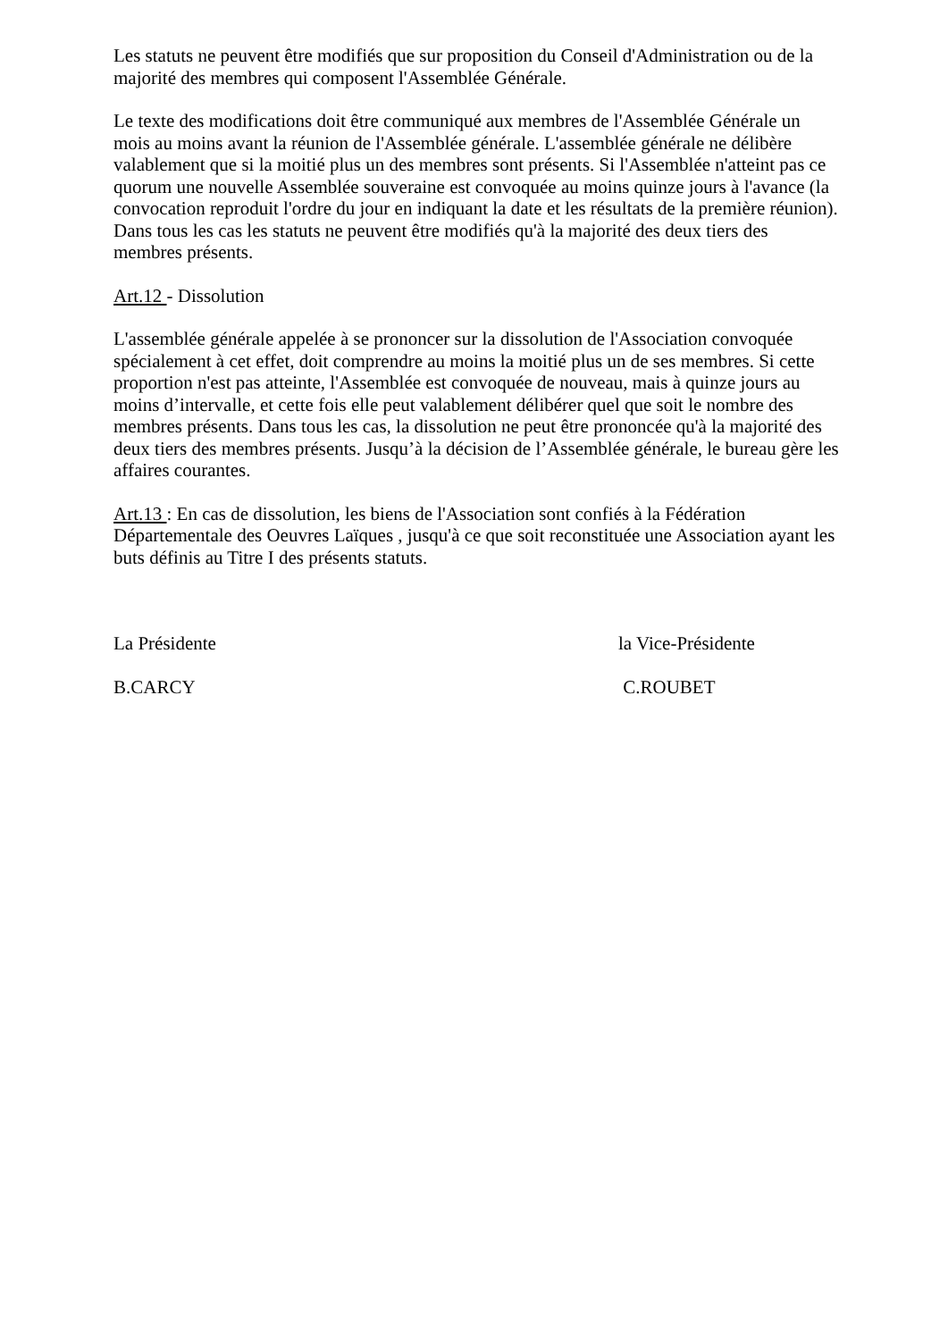Les statuts ne peuvent être modifiés que sur proposition du Conseil d'Administration ou de la majorité des membres qui composent l'Assemblée Générale.
Le texte des modifications doit être communiqué aux membres de l'Assemblée Générale un mois au moins avant la réunion de l'Assemblée générale. L'assemblée générale ne délibère valablement que si la moitié plus un des membres sont présents. Si l'Assemblée n'atteint pas ce quorum une nouvelle Assemblée souveraine est convoquée au moins quinze jours à l'avance (la convocation reproduit l'ordre du jour en indiquant la date et les résultats de la première réunion). Dans tous les cas les statuts ne peuvent être modifiés qu'à la majorité des deux tiers des membres présents.
Art.12 - Dissolution
L'assemblée générale appelée à se prononcer sur la dissolution de l'Association convoquée spécialement à cet effet, doit comprendre au moins la moitié plus un de ses membres. Si cette proportion n'est pas atteinte, l'Assemblée est convoquée de nouveau, mais à quinze jours au moins d’intervalle, et cette fois elle peut valablement délibérer quel que soit le nombre des membres présents. Dans tous les cas, la dissolution ne peut être prononcée qu'à la majorité des deux tiers des membres présents. Jusqu’à la décision de l’Assemblée générale, le bureau gère les affaires courantes.
Art.13 : En cas de dissolution, les biens de l'Association sont confiés à la Fédération Départementale des Oeuvres Laïques , jusqu'à ce que soit reconstituée une Association ayant les buts définis au Titre I des présents statuts.
La Présidente la Vice-Présidente
B.CARCY C.ROUBET